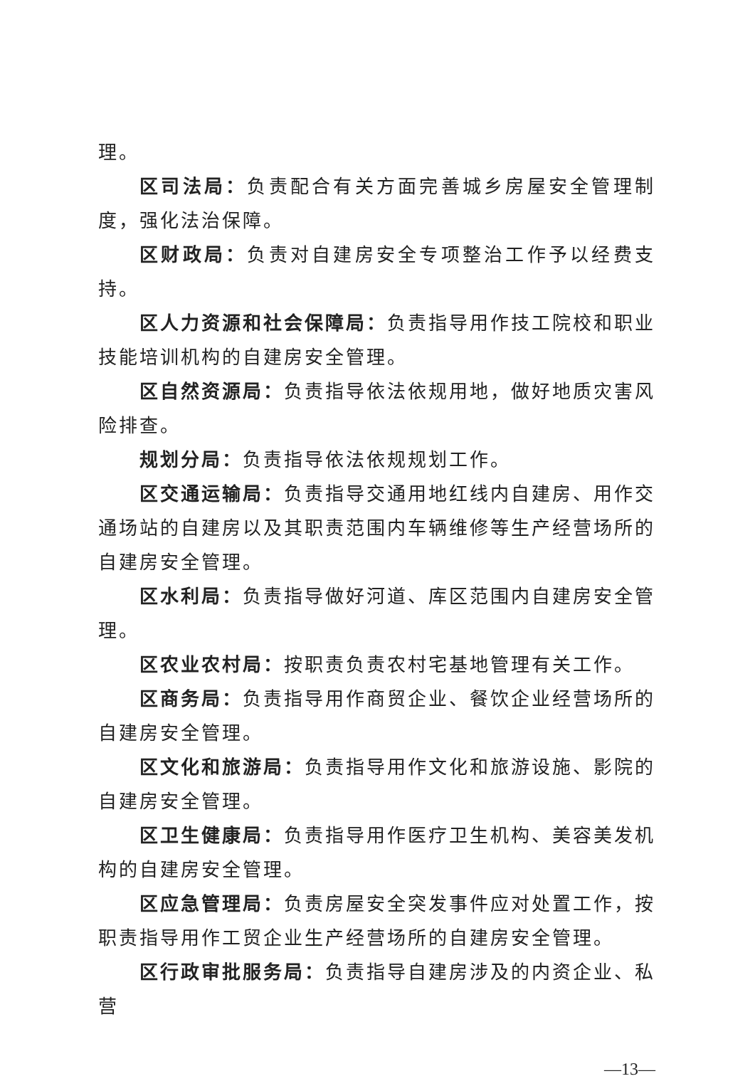理。
区司法局：负责配合有关方面完善城乡房屋安全管理制度，强化法治保障。
区财政局：负责对自建房安全专项整治工作予以经费支持。
区人力资源和社会保障局：负责指导用作技工院校和职业技能培训机构的自建房安全管理。
区自然资源局：负责指导依法依规用地，做好地质灾害风险排查。
规划分局：负责指导依法依规规划工作。
区交通运输局：负责指导交通用地红线内自建房、用作交通场站的自建房以及其职责范围内车辆维修等生产经营场所的自建房安全管理。
区水利局：负责指导做好河道、库区范围内自建房安全管理。
区农业农村局：按职责负责农村宅基地管理有关工作。
区商务局：负责指导用作商贸企业、餐饮企业经营场所的自建房安全管理。
区文化和旅游局：负责指导用作文化和旅游设施、影院的自建房安全管理。
区卫生健康局：负责指导用作医疗卫生机构、美容美发机构的自建房安全管理。
区应急管理局：负责房屋安全突发事件应对处置工作，按职责指导用作工贸企业生产经营场所的自建房安全管理。
区行政审批服务局：负责指导自建房涉及的内资企业、私营
—13—